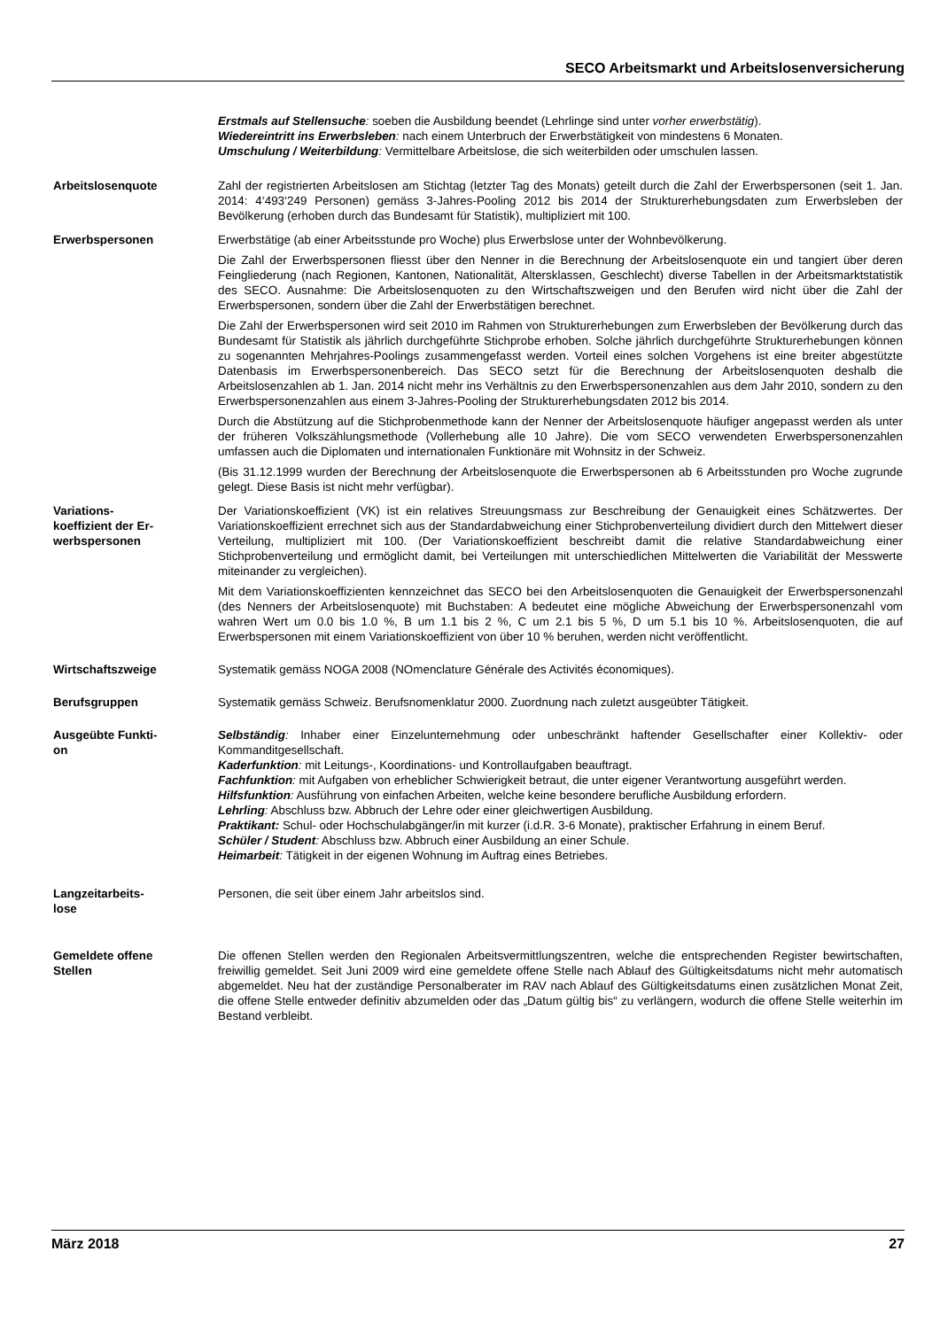SECO Arbeitsmarkt und Arbeitslosenversicherung
Erstmals auf Stellensuche: soeben die Ausbildung beendet (Lehrlinge sind unter vorher erwerbstätig).
Wiedereintritt ins Erwerbsleben: nach einem Unterbruch der Erwerbstätigkeit von mindestens 6 Monaten.
Umschulung / Weiterbildung: Vermittelbare Arbeitslose, die sich weiterbilden oder umschulen lassen.
Arbeitslosenquote Zahl der registrierten Arbeitslosen am Stichtag (letzter Tag des Monats) geteilt durch die Zahl der Erwerbspersonen (seit 1. Jan. 2014: 4‘493‘249 Personen) gemäss 3-Jahres-Pooling 2012 bis 2014 der Strukturerhebungsdaten zum Erwerbsleben der Bevölkerung (erhoben durch das Bundesamt für Statistik), multipliziert mit 100.
Erwerbspersonen Erwerbstätige (ab einer Arbeitsstunde pro Woche) plus Erwerbslose unter der Wohnbevölkerung.
Die Zahl der Erwerbspersonen fliesst über den Nenner in die Berechnung der Arbeitslosenquote ein und tangiert über deren Feingliederung (nach Regionen, Kantonen, Nationalität, Altersklassen, Geschlecht) diverse Tabellen in der Arbeitsmarktstatistik des SECO. Ausnahme: Die Arbeitslosenquoten zu den Wirtschaftszweigen und den Berufen wird nicht über die Zahl der Erwerbspersonen, sondern über die Zahl der Erwerbstätigen berechnet.
Die Zahl der Erwerbspersonen wird seit 2010 im Rahmen von Strukturerhebungen zum Erwerbsleben der Bevölkerung durch das Bundesamt für Statistik als jährlich durchgeführte Stichprobe erhoben. Solche jährlich durchgeführte Strukturerhebungen können zu sogenannten Mehrjahres-Poolings zusammengefasst werden. Vorteil eines solchen Vorgehens ist eine breiter abgestützte Datenbasis im Erwerbspersonenbereich. Das SECO setzt für die Berechnung der Arbeitslosenquoten deshalb die Arbeitslosenzahlen ab 1. Jan. 2014 nicht mehr ins Verhältnis zu den Erwerbspersonenzahlen aus dem Jahr 2010, sondern zu den Erwerbspersonenzahlen aus einem 3-Jahres-Pooling der Strukturerhebungsdaten 2012 bis 2014.
Durch die Abstützung auf die Stichprobenmethode kann der Nenner der Arbeitslosenquote häufiger angepasst werden als unter der früheren Volkszählungsmethode (Vollerhebung alle 10 Jahre). Die vom SECO verwendeten Erwerbspersonenzahlen umfassen auch die Diplomaten und internationalen Funktionäre mit Wohnsitz in der Schweiz.
(Bis 31.12.1999 wurden der Berechnung der Arbeitslosenquote die Erwerbspersonen ab 6 Arbeitsstunden pro Woche zugrunde gelegt. Diese Basis ist nicht mehr verfügbar).
Variations-
koeffizient der Er-
werbspersonen
Der Variationskoeffizient (VK) ist ein relatives Streuungsmass zur Beschreibung der Genauigkeit eines Schätzwertes. Der Variationskoeffizient errechnet sich aus der Standardabweichung einer Stichprobenverteilung dividiert durch den Mittelwert dieser Verteilung, multipliziert mit 100. (Der Variationskoeffizient beschreibt damit die relative Standardabweichung einer Stichprobenverteilung und ermöglicht damit, bei Verteilungen mit unterschiedlichen Mittelwerten die Variabilität der Messwerte miteinander zu vergleichen).
Mit dem Variationskoeffizienten kennzeichnet das SECO bei den Arbeitslosenquoten die Genauigkeit der Erwerbspersonenzahl (des Nenners der Arbeitslosenquote) mit Buchstaben: A bedeutet eine mögliche Abweichung der Erwerbspersonenzahl vom wahren Wert um 0.0 bis 1.0 %, B um 1.1 bis 2 %, C um 2.1 bis 5 %, D um 5.1 bis 10 %. Arbeitslosenquoten, die auf Erwerbspersonen mit einem Variationskoeffizient von über 10 % beruhen, werden nicht veröffentlicht.
Wirtschaftszweige Systematik gemäss NOGA 2008 (NOmenclature Générale des Activités économiques).
Berufsgruppen Systematik gemäss Schweiz. Berufsnomenklatur 2000. Zuordnung nach zuletzt ausgeübter Tätigkeit.
Ausgeübte Funkti-
on
Selbständig: Inhaber einer Einzelunternehmung oder unbeschränkt haftender Gesellschafter einer Kollektiv- oder Kommanditgesellschaft.
Kaderfunktion: mit Leitungs-, Koordinations- und Kontrollaufgaben beauftragt.
Fachfunktion: mit Aufgaben von erheblicher Schwierigkeit betraut, die unter eigener Verantwortung ausgeführt werden.
Hilfsfunktion: Ausführung von einfachen Arbeiten, welche keine besondere berufliche Ausbildung erfordern.
Lehrling: Abschluss bzw. Abbruch der Lehre oder einer gleichwertigen Ausbildung.
Praktikant: Schul- oder Hochschulabgänger/in mit kurzer (i.d.R. 3-6 Monate), praktischer Erfahrung in einem Beruf.
Schüler / Student: Abschluss bzw. Abbruch einer Ausbildung an einer Schule.
Heimarbeit: Tätigkeit in der eigenen Wohnung im Auftrag eines Betriebes.
Langzeitarbeits-
lose
Personen, die seit über einem Jahr arbeitslos sind.
Gemeldete offene
Stellen
Die offenen Stellen werden den Regionalen Arbeitsvermittlungszentren, welche die entsprechenden Register bewirtschaften, freiwillig gemeldet. Seit Juni 2009 wird eine gemeldete offene Stelle nach Ablauf des Gültigkeitsdatums nicht mehr automatisch abgemeldet. Neu hat der zuständige Personalberater im RAV nach Ablauf des Gültigkeitsdatums einen zusätzlichen Monat Zeit, die offene Stelle entweder definitiv abzumelden oder das „Datum gültig bis“ zu verlängern, wodurch die offene Stelle weiterhin im Bestand verbleibt.
März 2018 27